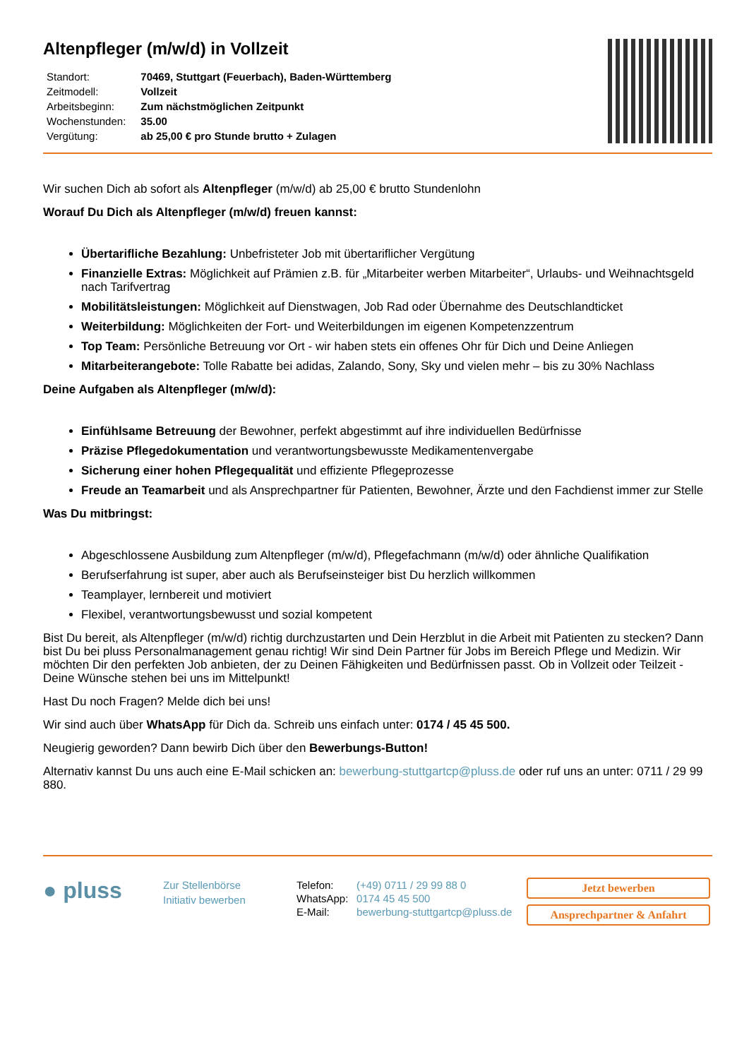Altenpfleger (m/w/d) in Vollzeit
| Standort: | 70469, Stuttgart (Feuerbach), Baden-Württemberg |
| Zeitmodell: | Vollzeit |
| Arbeitsbeginn: | Zum nächstmöglichen Zeitpunkt |
| Wochenstunden: | 35.00 |
| Vergütung: | ab 25,00 € pro Stunde brutto + Zulagen |
Wir suchen Dich ab sofort als Altenpfleger (m/w/d) ab 25,00 € brutto Stundenlohn
Worauf Du Dich als Altenpfleger (m/w/d) freuen kannst:
Übertarifliche Bezahlung: Unbefristeter Job mit übertariflicher Vergütung
Finanzielle Extras: Möglichkeit auf Prämien z.B. für „Mitarbeiter werben Mitarbeiter“, Urlaubs- und Weihnachtsgeld nach Tarifvertrag
Mobilitätsleistungen: Möglichkeit auf Dienstwagen, Job Rad oder Übernahme des Deutschlandticket
Weiterbildung: Möglichkeiten der Fort- und Weiterbildungen im eigenen Kompetenzzentrum
Top Team: Persönliche Betreuung vor Ort - wir haben stets ein offenes Ohr für Dich und Deine Anliegen
Mitarbeiterangebote: Tolle Rabatte bei adidas, Zalando, Sony, Sky und vielen mehr – bis zu 30% Nachlass
Deine Aufgaben als Altenpfleger (m/w/d):
Einfühlsame Betreuung der Bewohner, perfekt abgestimmt auf ihre individuellen Bedürfnisse
Präzise Pflegedokumentation und verantwortungsbewusste Medikamentenvergabe
Sicherung einer hohen Pflegequalität und effiziente Pflegeprozesse
Freude an Teamarbeit und als Ansprechpartner für Patienten, Bewohner, Ärzte und den Fachdienst immer zur Stelle
Was Du mitbringst:
Abgeschlossene Ausbildung zum Altenpfleger (m/w/d), Pflegefachmann (m/w/d) oder ähnliche Qualifikation
Berufserfahrung ist super, aber auch als Berufseinsteiger bist Du herzlich willkommen
Teamplayer, lernbereit und motiviert
Flexibel, verantwortungsbewusst und sozial kompetent
Bist Du bereit, als Altenpfleger (m/w/d) richtig durchzustarten und Dein Herzblut in die Arbeit mit Patienten zu stecken? Dann bist Du bei pluss Personalmanagement genau richtig! Wir sind Dein Partner für Jobs im Bereich Pflege und Medizin. Wir möchten Dir den perfekten Job anbieten, der zu Deinen Fähigkeiten und Bedürfnissen passt. Ob in Vollzeit oder Teilzeit - Deine Wünsche stehen bei uns im Mittelpunkt!
Hast Du noch Fragen? Melde dich bei uns!
Wir sind auch über WhatsApp für Dich da. Schreib uns einfach unter: 0174 / 45 45 500.
Neugierig geworden? Dann bewirb Dich über den Bewerbungs-Button!
Alternativ kannst Du uns auch eine E-Mail schicken an: bewerbung-stuttgartcp@pluss.de oder ruf uns an unter: 0711 / 29 99 880.
● pluss
Zur Stellenbörse
Initiativ bewerben
| Telefon: | (+49) 0711 / 29 99 88 0 |
| WhatsApp: | 0174 45 45 500 |
| E-Mail: | bewerbung-stuttgartcp@pluss.de |
Jetzt bewerben
Ansprechpartner & Anfahrt